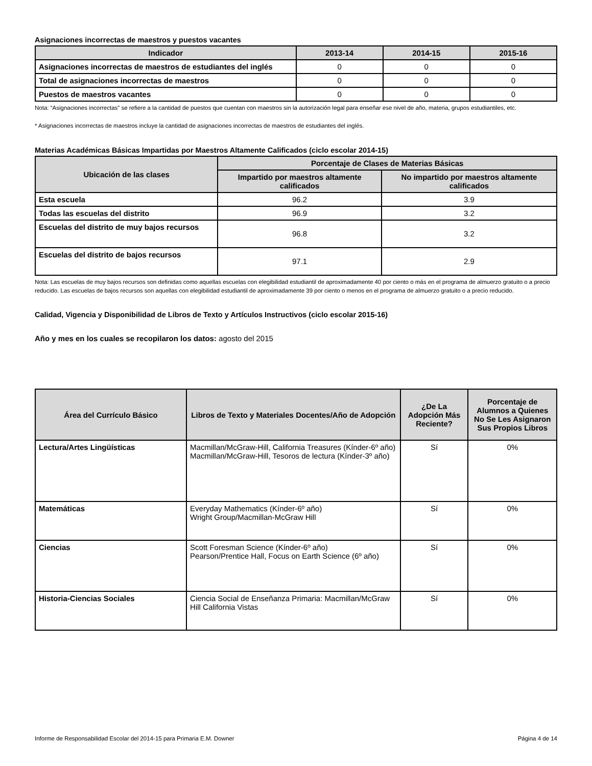Asignaciones incorrectas de maestros y puestos vacantes
| Indicador | 2013-14 | 2014-15 | 2015-16 |
| --- | --- | --- | --- |
| Asignaciones incorrectas de maestros de estudiantes del inglés | 0 | 0 | 0 |
| Total de asignaciones incorrectas de maestros | 0 | 0 | 0 |
| Puestos de maestros vacantes | 0 | 0 | 0 |
Nota: “Asignaciones incorrectas” se refiere a la cantidad de puestos que cuentan con maestros sin la autorización legal para enseñar ese nivel de año, materia, grupos estudiantiles, etc.
* Asignaciones incorrectas de maestros incluye la cantidad de asignaciones incorrectas de maestros de estudiantes del inglés.
Materias Académicas Básicas Impartidas por Maestros Altamente Calificados (ciclo escolar 2014-15)
| Ubicación de las clases | Porcentaje de Clases de Materias Básicas | |
| --- | --- | --- |
| | Impartido por maestros altamente calificados | No impartido por maestros altamente calificados |
| Esta escuela | 96.2 | 3.9 |
| Todas las escuelas del distrito | 96.9 | 3.2 |
| Escuelas del distrito de muy bajos recursos | 96.8 | 3.2 |
| Escuelas del distrito de bajos recursos | 97.1 | 2.9 |
Nota: Las escuelas de muy bajos recursos son definidas como aquellas escuelas con elegibilidad estudiantil de aproximadamente 40 por ciento o más en el programa de almuerzo gratuito o a precio reducido. Las escuelas de bajos recursos son aquellas con elegibilidad estudiantil de aproximadamente 39 por ciento o menos en el programa de almuerzo gratuito o a precio reducido.
Calidad, Vigencia y Disponibilidad de Libros de Texto y Artículos Instructivos (ciclo escolar 2015-16)
Año y mes en los cuales se recopilaron los datos: agosto del 2015
| Área del Currículo Básico | Libros de Texto y Materiales Docentes/Año de Adopción | ¿De La Adopción Más Reciente? | Porcentaje de Alumnos a Quienes No Se Les Asignaron Sus Propios Libros |
| --- | --- | --- | --- |
| Lectura/Artes Lingüísticas | Macmillan/McGraw-Hill, California Treasures (Kínder-6º año) Macmillan/McGraw-Hill, Tesoros de lectura (Kínder-3º año) | Sí | 0% |
| Matemáticas | Everyday Mathematics (Kínder-6º año) Wright Group/Macmillan-McGraw Hill | Sí | 0% |
| Ciencias | Scott Foresman Science (Kínder-6º año) Pearson/Prentice Hall, Focus on Earth Science (6º año) | Sí | 0% |
| Historia-Ciencias Sociales | Ciencia Social de Enseñanza Primaria: Macmillan/McGraw Hill California Vistas | Sí | 0% |
Informe de Responsabilidad Escolar del 2014-15 para Primaria E.M. Downer Página 4 de 14